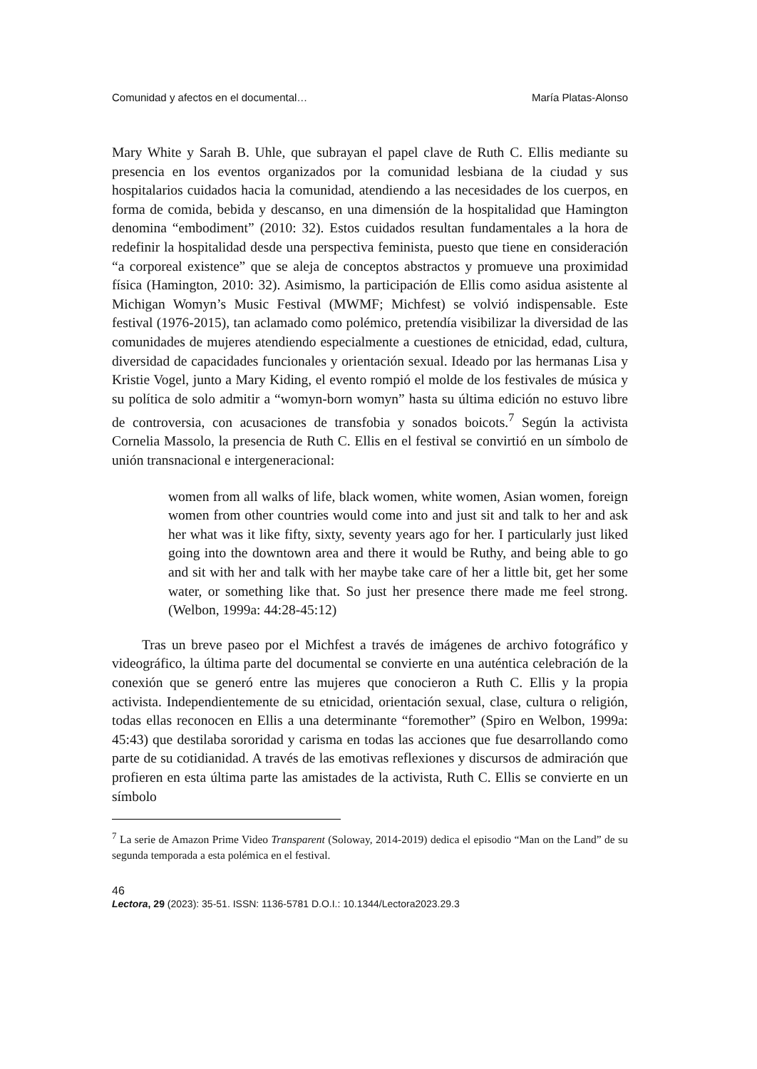Comunidad y afectos en el documental… María Platas-Alonso
Mary White y Sarah B. Uhle, que subrayan el papel clave de Ruth C. Ellis mediante su presencia en los eventos organizados por la comunidad lesbiana de la ciudad y sus hospitalarios cuidados hacia la comunidad, atendiendo a las necesidades de los cuerpos, en forma de comida, bebida y descanso, en una dimensión de la hospitalidad que Hamington denomina “embodiment” (2010: 32). Estos cuidados resultan fundamentales a la hora de redefinir la hospitalidad desde una perspectiva feminista, puesto que tiene en consideración “a corporeal existence” que se aleja de conceptos abstractos y promueve una proximidad física (Hamington, 2010: 32). Asimismo, la participación de Ellis como asidua asistente al Michigan Womyn’s Music Festival (MWMF; Michfest) se volvió indispensable. Este festival (1976-2015), tan aclamado como polémico, pretendía visibilizar la diversidad de las comunidades de mujeres atendiendo especialmente a cuestiones de etnicidad, edad, cultura, diversidad de capacidades funcionales y orientación sexual. Ideado por las hermanas Lisa y Kristie Vogel, junto a Mary Kiding, el evento rompió el molde de los festivales de música y su política de solo admitir a “womyn-born womyn” hasta su última edición no estuvo libre de controversia, con acusaciones de transfobia y sonados boicots.<sup>7</sup> Según la activista Cornelia Massolo, la presencia de Ruth C. Ellis en el festival se convirtió en un símbolo de unión transnacional e intergeneracional:
women from all walks of life, black women, white women, Asian women, foreign women from other countries would come into and just sit and talk to her and ask her what was it like fifty, sixty, seventy years ago for her. I particularly just liked going into the downtown area and there it would be Ruthy, and being able to go and sit with her and talk with her maybe take care of her a little bit, get her some water, or something like that. So just her presence there made me feel strong. (Welbon, 1999a: 44:28-45:12)
Tras un breve paseo por el Michfest a través de imágenes de archivo fotográfico y videográfico, la última parte del documental se convierte en una auténtica celebración de la conexión que se generó entre las mujeres que conocieron a Ruth C. Ellis y la propia activista. Independientemente de su etnicidad, orientación sexual, clase, cultura o religión, todas ellas reconocen en Ellis a una determinante “foremother” (Spiro en Welbon, 1999a: 45:43) que destilaba sororidad y carisma en todas las acciones que fue desarrollando como parte de su cotidianidad. A través de las emotivas reflexiones y discursos de admiración que profieren en esta última parte las amistades de la activista, Ruth C. Ellis se convierte en un símbolo
<sup>7</sup> La serie de Amazon Prime Video Transparent (Soloway, 2014-2019) dedica el episodio “Man on the Land” de su segunda temporada a esta polémica en el festival.
46
Lectora, 29 (2023): 35-51. ISSN: 1136-5781 D.O.I.: 10.1344/Lectora2023.29.3